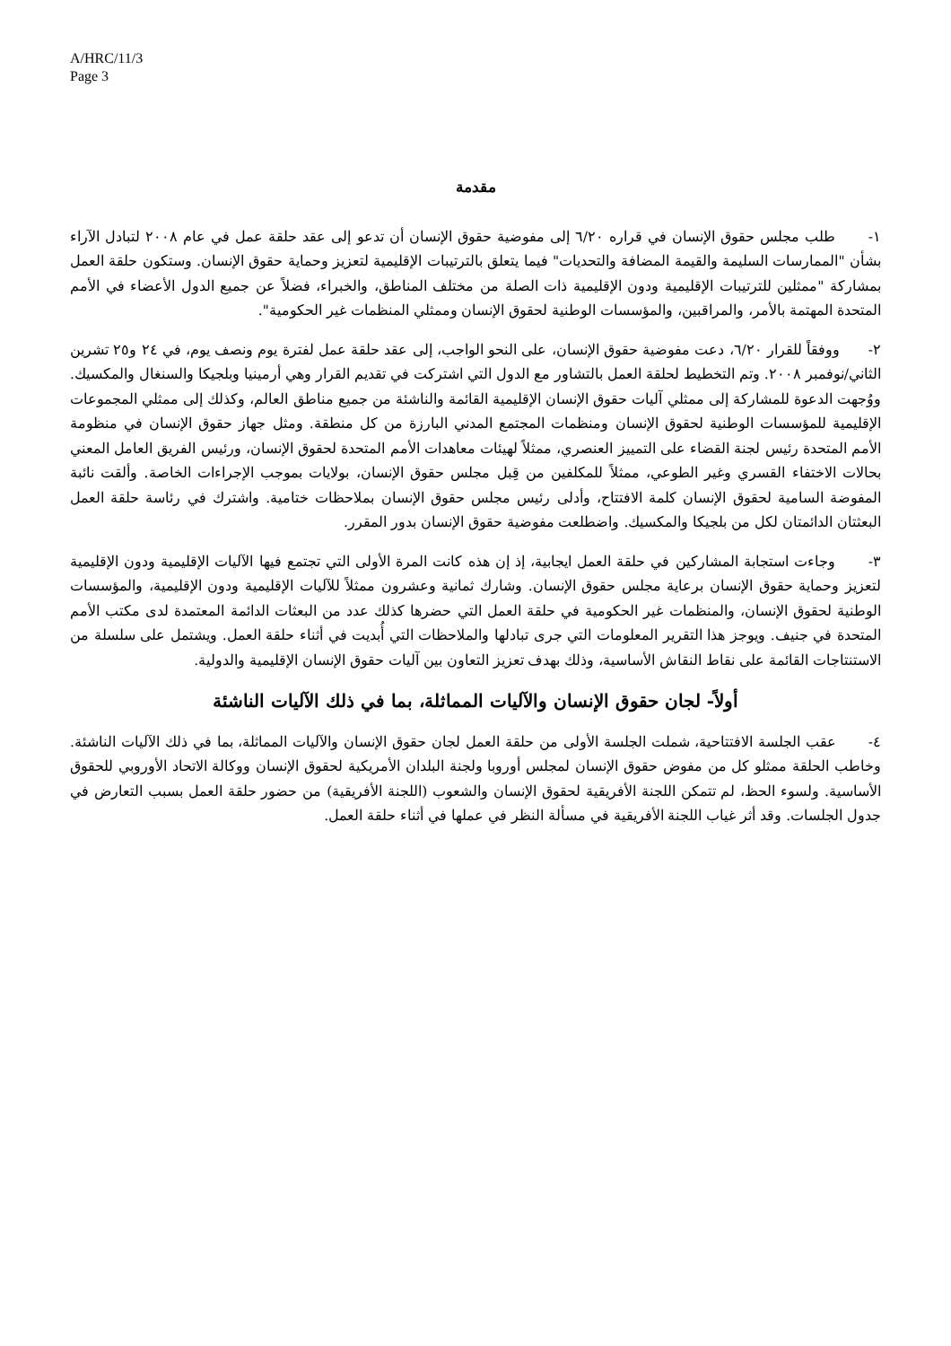A/HRC/11/3
Page 3
مقدمة
١- طلب مجلس حقوق الإنسان في قراره ٦/٢٠ إلى مفوضية حقوق الإنسان أن تدعو إلى عقد حلقة عمل في عام ٢٠٠٨ لتبادل الآراء بشأن "الممارسات السليمة والقيمة المضافة والتحديات" فيما يتعلق بالترتيبات الإقليمية لتعزيز وحماية حقوق الإنسان. وستكون حلقة العمل بمشاركة "ممثلين للترتيبات الإقليمية ودون الإقليمية ذات الصلة من مختلف المناطق، والخبراء، فضلاً عن جميع الدول الأعضاء في الأمم المتحدة المهتمة بالأمر، والمراقبين، والمؤسسات الوطنية لحقوق الإنسان وممثلي المنظمات غير الحكومية".
٢- ووفقاً للقرار ٦/٢٠، دعت مفوضية حقوق الإنسان، على النحو الواجب، إلى عقد حلقة عمل لفترة يوم ونصف يوم، في ٢٤ و٢٥ تشرين الثاني/نوفمبر ٢٠٠٨. وتم التخطيط لحلقة العمل بالتشاور مع الدول التي اشتركت في تقديم القرار وهي أرمينيا وبلجيكا والسنغال والمكسيك. ووُجهت الدعوة للمشاركة إلى ممثلي آليات حقوق الإنسان الإقليمية القائمة والناشئة من جميع مناطق العالم، وكذلك إلى ممثلي المجموعات الإقليمية للمؤسسات الوطنية لحقوق الإنسان ومنظمات المجتمع المدني البارزة من كل منطقة. ومثل جهاز حقوق الإنسان في منظومة الأمم المتحدة رئيس لجنة القضاء على التمييز العنصري، ممثلاً لهيئات معاهدات الأمم المتحدة لحقوق الإنسان، ورئيس الفريق العامل المعني بحالات الاختفاء القسري وغير الطوعي، ممثلاً للمكلفين من قِبل مجلس حقوق الإنسان، بولايات بموجب الإجراءات الخاصة. وألقت نائبة المفوضة السامية لحقوق الإنسان كلمة الافتتاح، وأدلى رئيس مجلس حقوق الإنسان بملاحظات ختامية. واشترك في رئاسة حلقة العمل البعثتان الدائمتان لكل من بلجيكا والمكسيك. واضطلعت مفوضية حقوق الإنسان بدور المقرر.
٣- وجاءت استجابة المشاركين في حلقة العمل ايجابية، إذ إن هذه كانت المرة الأولى التي تجتمع فيها الآليات الإقليمية ودون الإقليمية لتعزيز وحماية حقوق الإنسان برعاية مجلس حقوق الإنسان. وشارك ثمانية وعشرون ممثلاً للآليات الإقليمية ودون الإقليمية، والمؤسسات الوطنية لحقوق الإنسان، والمنظمات غير الحكومية في حلقة العمل التي حضرها كذلك عدد من البعثات الدائمة المعتمدة لدى مكتب الأمم المتحدة في جنيف. ويوجز هذا التقرير المعلومات التي جرى تبادلها والملاحظات التي أُبديت في أثناء حلقة العمل. ويشتمل على سلسلة من الاستنتاجات القائمة على نقاط النقاش الأساسية، وذلك بهدف تعزيز التعاون بين آليات حقوق الإنسان الإقليمية والدولية.
أولاً- لجان حقوق الإنسان والآليات المماثلة، بما في ذلك الآليات الناشئة
٤- عقب الجلسة الافتتاحية، شملت الجلسة الأولى من حلقة العمل لجان حقوق الإنسان والآليات المماثلة، بما في ذلك الآليات الناشئة. وخاطب الحلقة ممثلو كل من مفوض حقوق الإنسان لمجلس أوروبا ولجنة البلدان الأمريكية لحقوق الإنسان ووكالة الاتحاد الأوروبي للحقوق الأساسية. ولسوء الحظ، لم تتمكن اللجنة الأفريقية لحقوق الإنسان والشعوب (اللجنة الأفريقية) من حضور حلقة العمل بسبب التعارض في جدول الجلسات. وقد أثر غياب اللجنة الأفريقية في مسألة النظر في عملها في أثناء حلقة العمل.